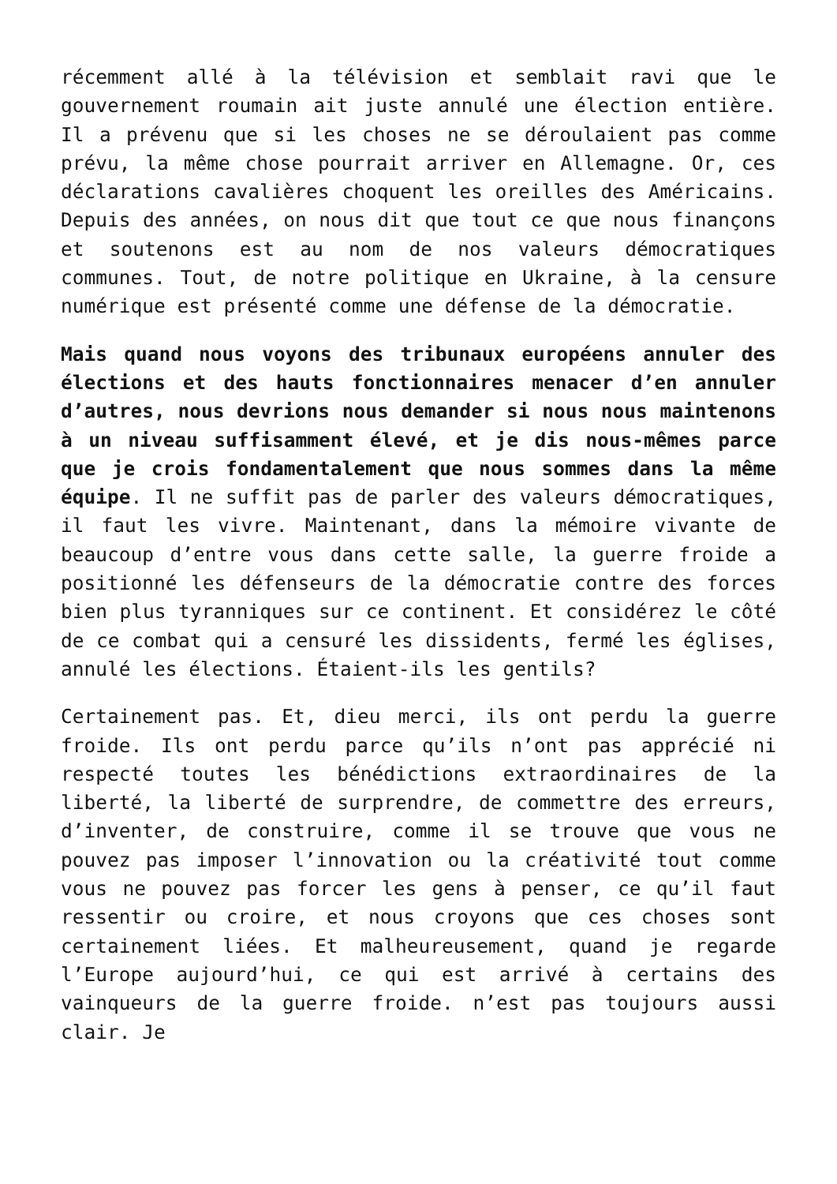récemment allé à la télévision et semblait ravi que le gouvernement roumain ait juste annulé une élection entière. Il a prévenu que si les choses ne se déroulaient pas comme prévu, la même chose pourrait arriver en Allemagne. Or, ces déclarations cavalières choquent les oreilles des Américains. Depuis des années, on nous dit que tout ce que nous finançons et soutenons est au nom de nos valeurs démocratiques communes. Tout, de notre politique en Ukraine, à la censure numérique est présenté comme une défense de la démocratie.
Mais quand nous voyons des tribunaux européens annuler des élections et des hauts fonctionnaires menacer d’en annuler d’autres, nous devrions nous demander si nous nous maintenons à un niveau suffisamment élevé, et je dis nous-mêmes parce que je crois fondamentalement que nous sommes dans la même équipe. Il ne suffit pas de parler des valeurs démocratiques, il faut les vivre. Maintenant, dans la mémoire vivante de beaucoup d’entre vous dans cette salle, la guerre froide a positionné les défenseurs de la démocratie contre des forces bien plus tyranniques sur ce continent. Et considérez le côté de ce combat qui a censuré les dissidents, fermé les églises, annulé les élections. Étaient-ils les gentils?
Certainement pas. Et, dieu merci, ils ont perdu la guerre froide. Ils ont perdu parce qu’ils n’ont pas apprécié ni respecté toutes les bénédictions extraordinaires de la liberté, la liberté de surprendre, de commettre des erreurs, d’inventer, de construire, comme il se trouve que vous ne pouvez pas imposer l’innovation ou la créativité tout comme vous ne pouvez pas forcer les gens à penser, ce qu’il faut ressentir ou croire, et nous croyons que ces choses sont certainement liées. Et malheureusement, quand je regarde l’Europe aujourd’hui, ce qui est arrivé à certains des vainqueurs de la guerre froide. n’est pas toujours aussi clair. Je